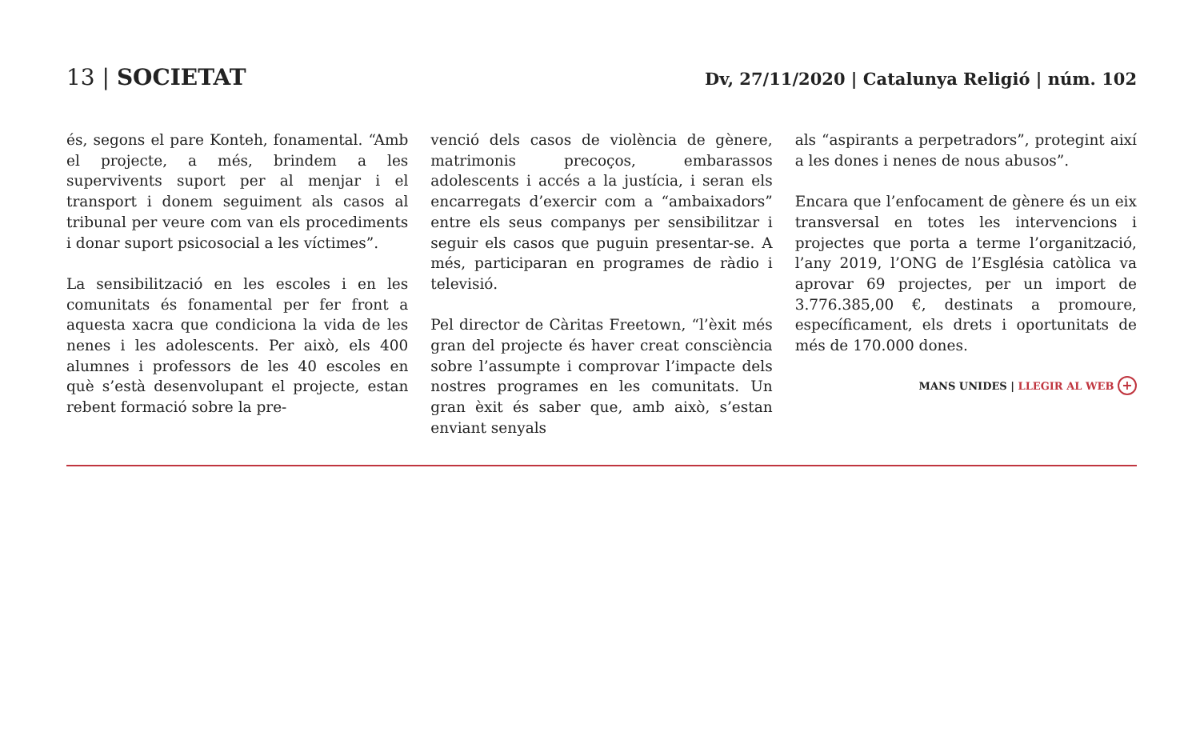13 | SOCIETAT
Dv, 27/11/2020 | Catalunya Religió | núm. 102
és, segons el pare Konteh, fonamental. “Amb el projecte, a més, brindem a les supervivents suport per al menjar i el transport i donem seguiment als casos al tribunal per veure com van els procediments i donar suport psicosocial a les víctimes”.
La sensibilització en les escoles i en les comunitats és fonamental per fer front a aquesta xacra que condiciona la vida de les nenes i les adolescents. Per això, els 400 alumnes i professors de les 40 escoles en què s’està desenvolupant el projecte, estan rebent formació sobre la pre-
venció dels casos de violència de gènere, matrimonis precoços, embarassos adolescents i accés a la justícia, i seran els encarregats d’exercir com a “ambaixadors” entre els seus companys per sensibilitzar i seguir els casos que puguin presentar-se. A més, participaran en programes de ràdio i televisió.
Pel director de Càritas Freetown, “l’èxit més gran del projecte és haver creat consciència sobre l’assumpte i comprovar l’impacte dels nostres programes en les comunitats. Un gran èxit és saber que, amb això, s’estan enviant senyals
als “aspirants a perpetradors”, protegint així a les dones i nenes de nous abusos”.
Encara que l’enfocament de gènere és un eix transversal en totes les intervencions i projectes que porta a terme l’organització, l’any 2019, l’ONG de l’Església catòlica va aprovar 69 projectes, per un import de 3.776.385,00 €, destinats a promoure, específicament, els drets i oportunitats de més de 170.000 dones.
MANS UNIDES | LLEGIR AL WEB +